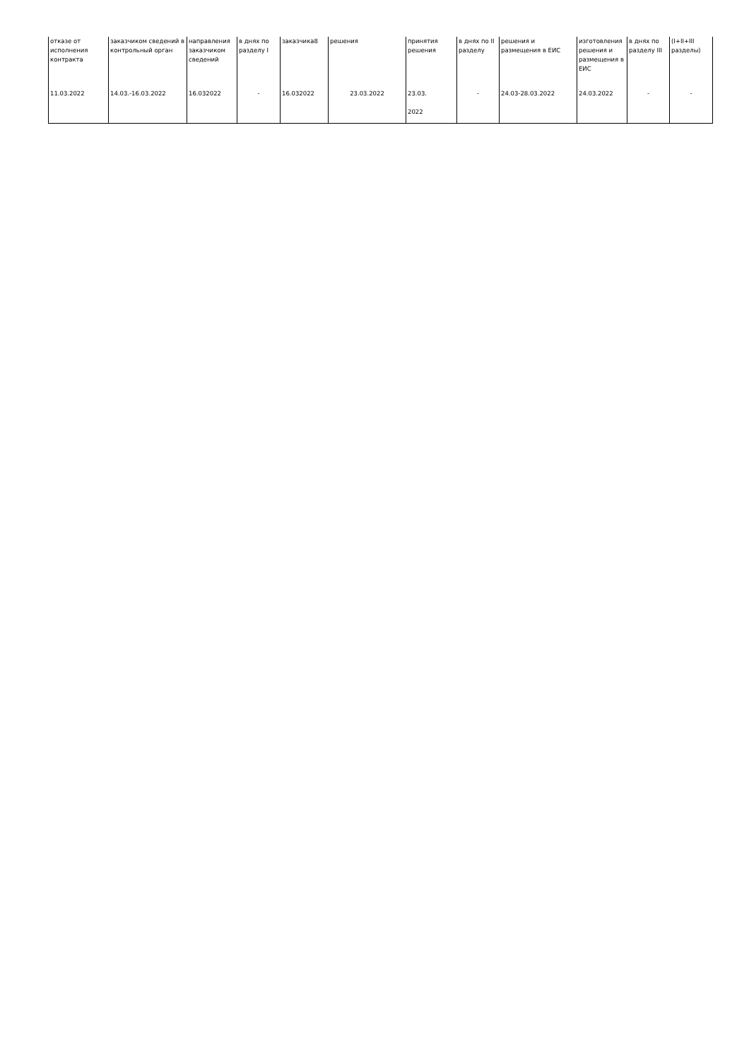| отказе от исполнения контракта | заказчиком сведений в контрольный орган | направления заказчиком сведений | в днях по разделу I | заказчика8 | решения | принятия решения | в днях по II разделу | решения и размещения в ЕИС | изготовления решения и размещения в ЕИС | в днях по разделу III | (I+II+III разделы) |
| 11.03.2022 | 14.03.-16.03.2022 | 16.032022 | - | 16.032022 | 23.03.2022 | 23.03. 2022 | - | 24.03-28.03.2022 | 24.03.2022 | - | - |